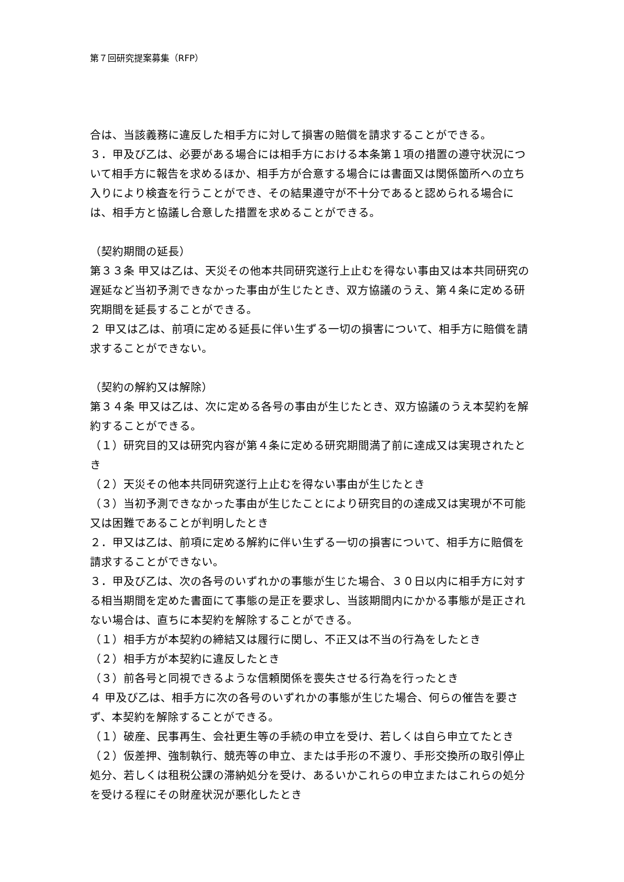第７回研究提案募集（RFP）
合は、当該義務に違反した相手方に対して損害の賠償を請求することができる。
３．甲及び乙は、必要がある場合には相手方における本条第１項の措置の遵守状況について相手方に報告を求めるほか、相手方が合意する場合には書面又は関係箇所への立ち入りにより検査を行うことができ、その結果遵守が不十分であると認められる場合には、相手方と協議し合意した措置を求めることができる。
（契約期間の延長）
第３３条 甲又は乙は、天災その他本共同研究遂行上止むを得ない事由又は本共同研究の遅延など当初予測できなかった事由が生じたとき、双方協議のうえ、第４条に定める研究期間を延長することができる。
２ 甲又は乙は、前項に定める延長に伴い生ずる一切の損害について、相手方に賠償を請求することができない。
（契約の解約又は解除）
第３４条 甲又は乙は、次に定める各号の事由が生じたとき、双方協議のうえ本契約を解約することができる。
（１）研究目的又は研究内容が第４条に定める研究期間満了前に達成又は実現されたとき
（２）天災その他本共同研究遂行上止むを得ない事由が生じたとき
（３）当初予測できなかった事由が生じたことにより研究目的の達成又は実現が不可能又は困難であることが判明したとき
２．甲又は乙は、前項に定める解約に伴い生ずる一切の損害について、相手方に賠償を請求することができない。
３．甲及び乙は、次の各号のいずれかの事態が生じた場合、３０日以内に相手方に対する相当期間を定めた書面にて事態の是正を要求し、当該期間内にかかる事態が是正されない場合は、直ちに本契約を解除することができる。
（１）相手方が本契約の締結又は履行に関し、不正又は不当の行為をしたとき
（２）相手方が本契約に違反したとき
（３）前各号と同視できるような信頼関係を喪失させる行為を行ったとき
４ 甲及び乙は、相手方に次の各号のいずれかの事態が生じた場合、何らの催告を要さず、本契約を解除することができる。
（１）破産、民事再生、会社更生等の手続の申立を受け、若しくは自ら申立てたとき
（２）仮差押、強制執行、競売等の申立、または手形の不渡り、手形交換所の取引停止処分、若しくは租税公課の滞納処分を受け、あるいかこれらの申立またはこれらの処分を受ける程にその財産状況が悪化したとき